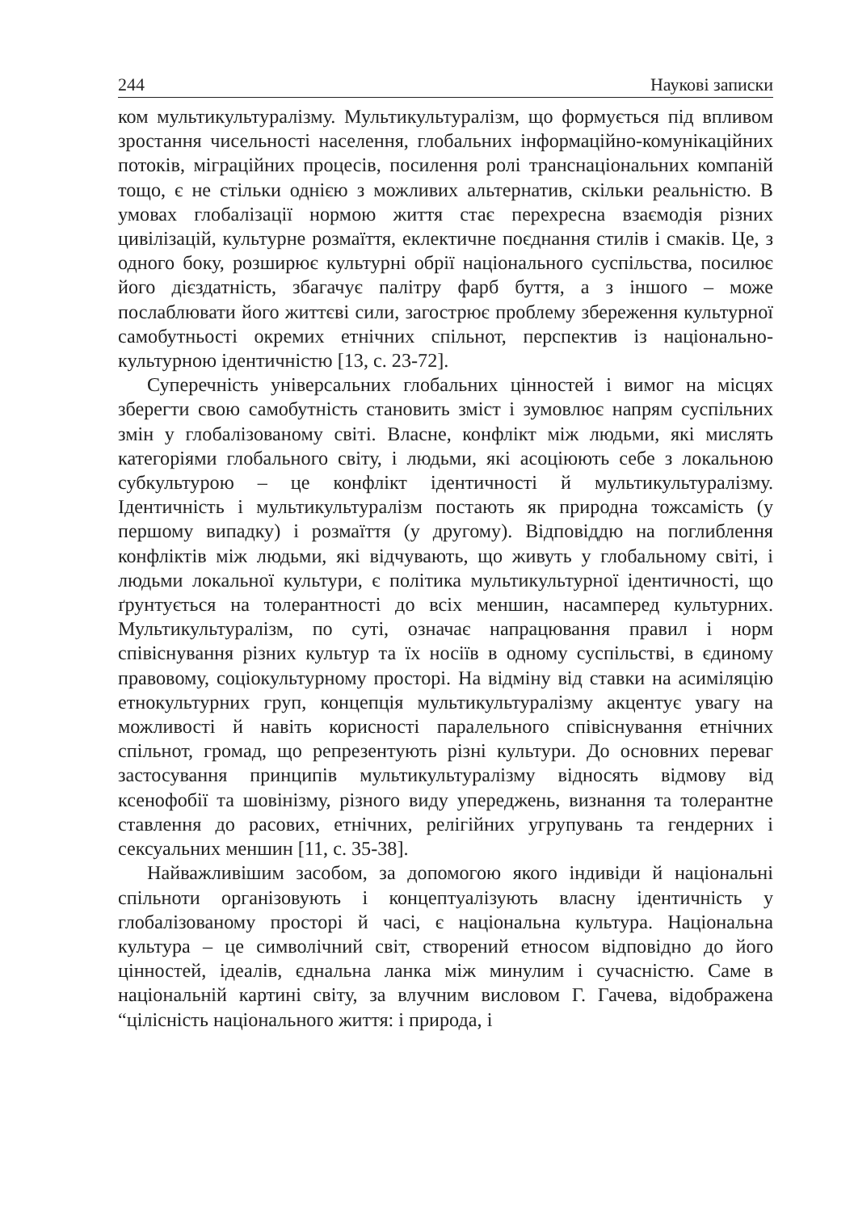244 Наукові записки
ком мультикультуралізму. Мультикультуралізм, що формується під впливом зростання чисельності населення, глобальних інформаційно-комунікаційних потоків, міграційних процесів, посилення ролі транснаціональних компаній тощо, є не стільки однією з можливих альтернатив, скільки реальністю. В умовах глобалізації нормою життя стає перехресна взаємодія різних цивілізацій, культурне розмаїття, еклектичне поєднання стилів і смаків. Це, з одного боку, розширює культурні обрії національного суспільства, посилює його дієздатність, збагачує палітру фарб буття, а з іншого – може послаблювати його життєві сили, загострює проблему збереження культурної самобутньості окремих етнічних спільнот, перспектив із національно-культурною ідентичністю [13, с. 23-72].
Суперечність універсальних глобальних цінностей і вимог на місцях зберегти свою самобутність становить зміст і зумовлює напрям суспільних змін у глобалізованому світі. Власне, конфлікт між людьми, які мислять категоріями глобального світу, і людьми, які асоціюють себе з локальною субкультурою – це конфлікт ідентичності й мультикультуралізму. Ідентичність і мультикультуралізм постають як природна тожсамість (у першому випадку) і розмаїття (у другому). Відповіддю на поглиблення конфліктів між людьми, які відчувають, що живуть у глобальному світі, і людьми локальної культури, є політика мультикультурної ідентичності, що ґрунтується на толерантності до всіх меншин, насамперед культурних. Мультикультуралізм, по суті, означає напрацювання правил і норм співіснування різних культур та їх носіїв в одному суспільстві, в єдиному правовому, соціокультурному просторі. На відміну від ставки на асиміляцію етнокультурних груп, концепція мультикультуралізму акцентує увагу на можливості й навіть корисності паралельного співіснування етнічних спільнот, громад, що репрезентують різні культури. До основних переваг застосування принципів мультикультуралізму відносять відмову від ксенофобії та шовінізму, різного виду упереджень, визнання та толерантне ставлення до расових, етнічних, релігійних угрупувань та гендерних і сексуальних меншин [11, с. 35-38].
Найважливішим засобом, за допомогою якого індивіди й національні спільноти організовують і концептуалізують власну ідентичність у глобалізованому просторі й часі, є національна культура. Національна культура – це символічний світ, створений етносом відповідно до його цінностей, ідеалів, єднальна ланка між минулим і сучасністю. Саме в національній картині світу, за влучним висловом Г. Гачева, відображена “цілісність національного життя: і природа, і